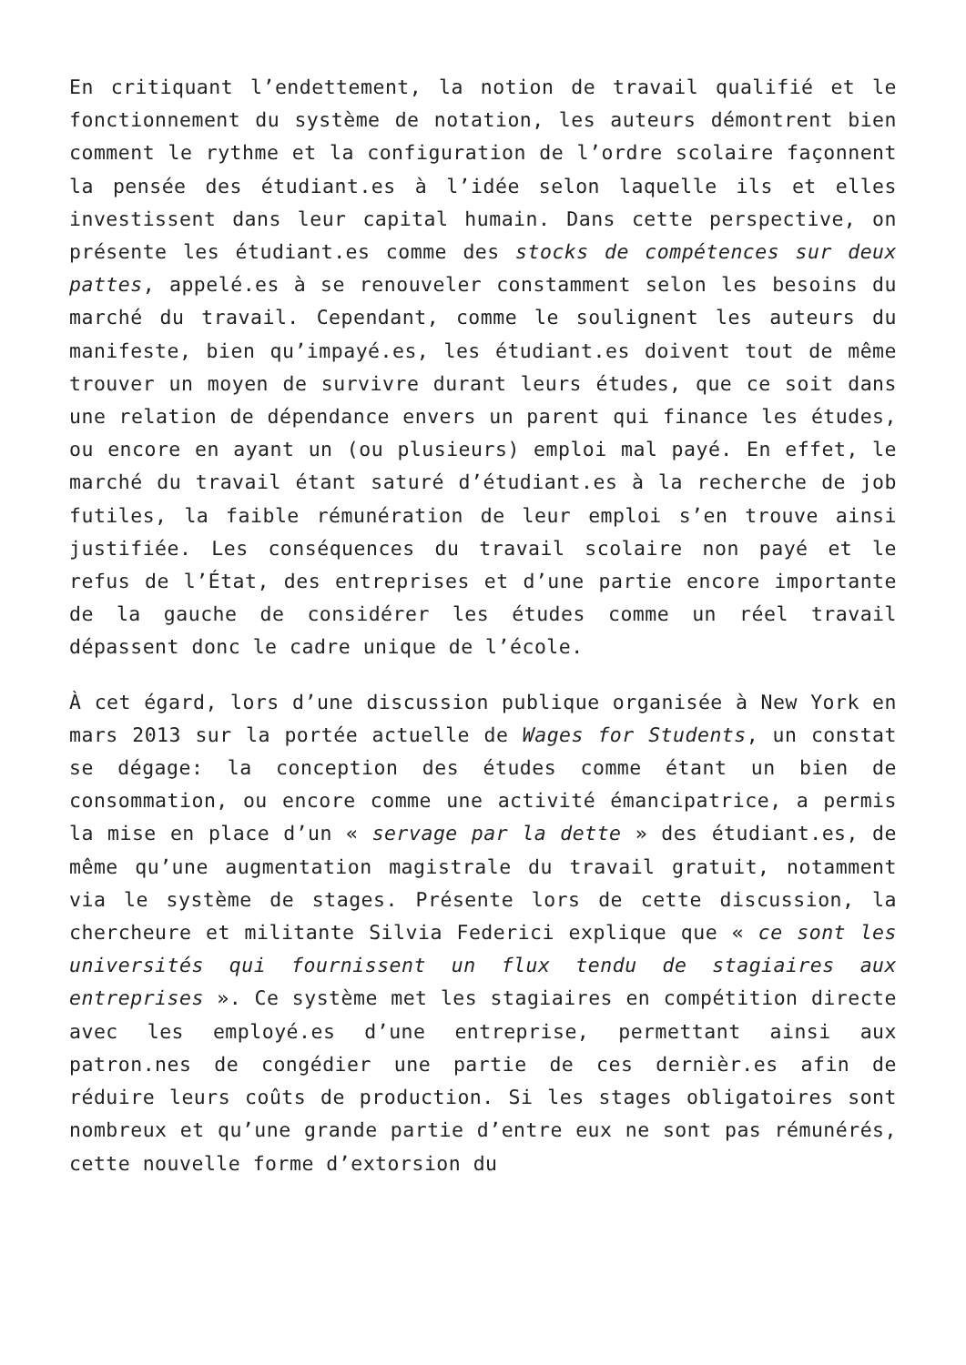En critiquant l’endettement, la notion de travail qualifié et le fonctionnement du système de notation, les auteurs démontrent bien comment le rythme et la configuration de l’ordre scolaire façonnent la pensée des étudiant.es à l’idée selon laquelle ils et elles investissent dans leur capital humain. Dans cette perspective, on présente les étudiant.es comme des stocks de compétences sur deux pattes, appelé.es à se renouveler constamment selon les besoins du marché du travail. Cependant, comme le soulignent les auteurs du manifeste, bien qu’impayé.es, les étudiant.es doivent tout de même trouver un moyen de survivre durant leurs études, que ce soit dans une relation de dépendance envers un parent qui finance les études, ou encore en ayant un (ou plusieurs) emploi mal payé. En effet, le marché du travail étant saturé d’étudiant.es à la recherche de job futiles, la faible rémunération de leur emploi s’en trouve ainsi justifiée. Les conséquences du travail scolaire non payé et le refus de l’État, des entreprises et d’une partie encore importante de la gauche de considérer les études comme un réel travail dépassent donc le cadre unique de l’école.
À cet égard, lors d’une discussion publique organisée à New York en mars 2013 sur la portée actuelle de Wages for Students, un constat se dégage: la conception des études comme étant un bien de consommation, ou encore comme une activité émancipatrice, a permis la mise en place d’un « servage par la dette » des étudiant.es, de même qu’une augmentation magistrale du travail gratuit, notamment via le système de stages. Présente lors de cette discussion, la chercheure et militante Silvia Federici explique que « ce sont les universités qui fournissent un flux tendu de stagiaires aux entreprises ». Ce système met les stagiaires en compétition directe avec les employé.es d’une entreprise, permettant ainsi aux patron.nes de congédier une partie de ces dernièr.es afin de réduire leurs coûts de production. Si les stages obligatoires sont nombreux et qu’une grande partie d’entre eux ne sont pas rémunérés, cette nouvelle forme d’extorsion du